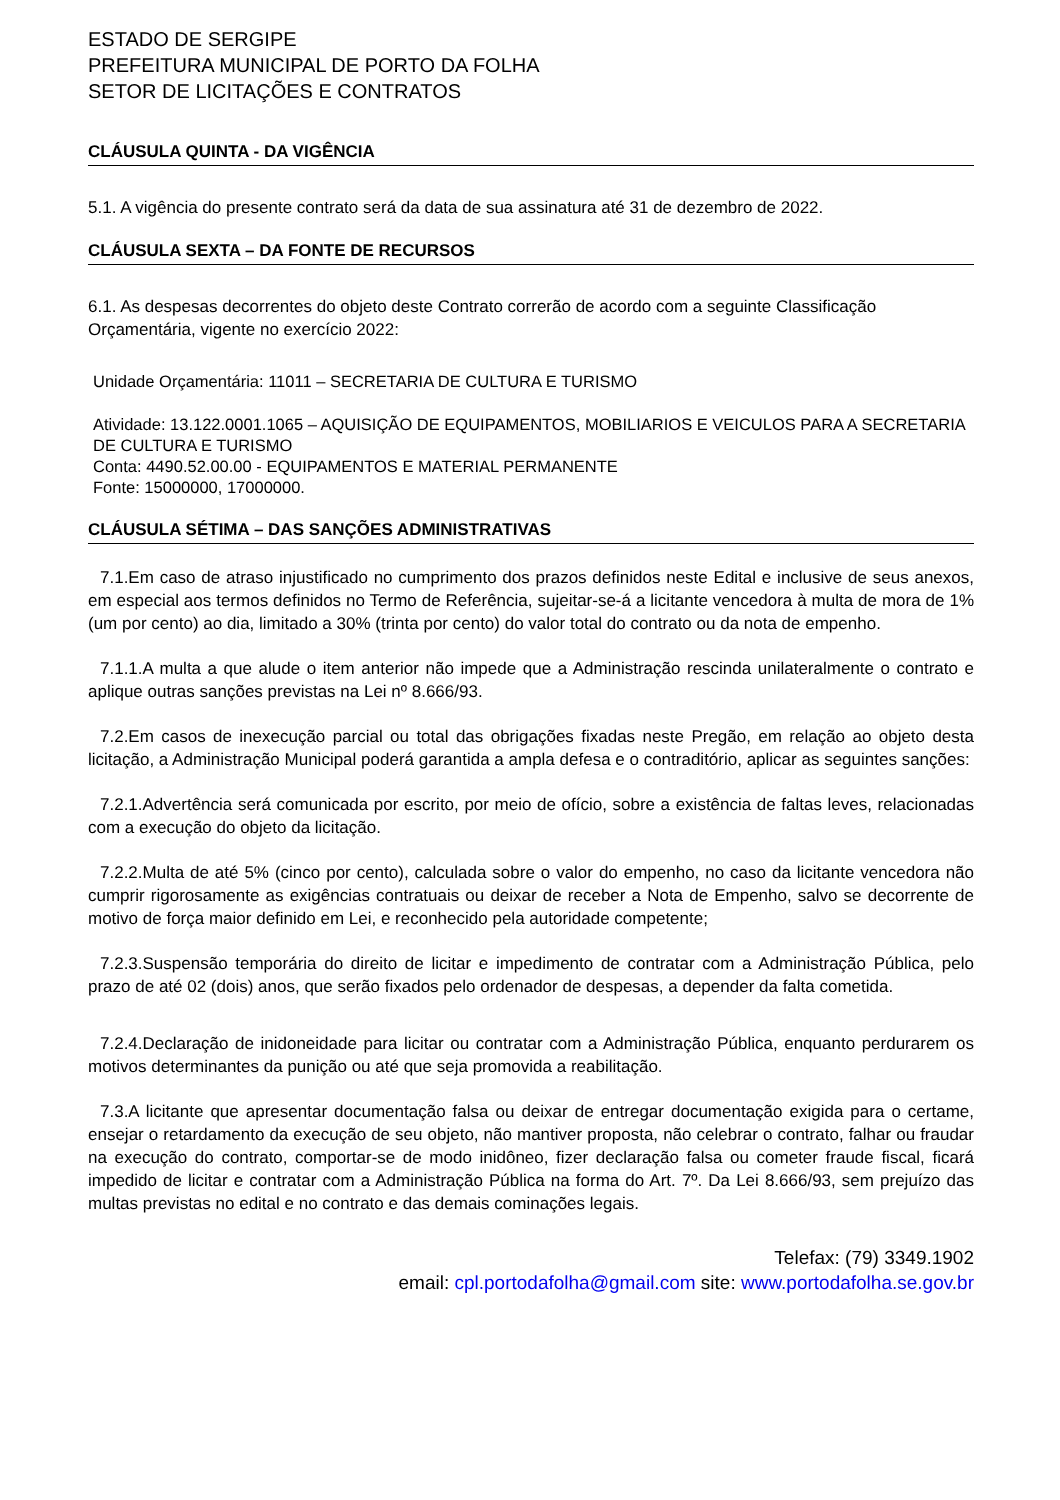ESTADO DE SERGIPE
PREFEITURA MUNICIPAL DE PORTO DA FOLHA
SETOR DE LICITAÇÕES E CONTRATOS
CLÁUSULA QUINTA - DA VIGÊNCIA
5.1. A vigência do presente contrato será da data de sua assinatura até 31 de dezembro de 2022.
CLÁUSULA SEXTA – DA FONTE DE RECURSOS
6.1. As despesas decorrentes do objeto deste Contrato correrão de acordo com a seguinte Classificação Orçamentária, vigente no exercício 2022:
Unidade Orçamentária: 11011 – SECRETARIA DE CULTURA E TURISMO
Atividade: 13.122.0001.1065 – AQUISIÇÃO DE EQUIPAMENTOS, MOBILIARIOS E VEICULOS PARA A SECRETARIA DE CULTURA E TURISMO
Conta: 4490.52.00.00 - EQUIPAMENTOS E MATERIAL PERMANENTE
Fonte: 15000000, 17000000.
CLÁUSULA SÉTIMA – DAS SANÇÕES ADMINISTRATIVAS
7.1.Em caso de atraso injustificado no cumprimento dos prazos definidos neste Edital e inclusive de seus anexos, em especial aos termos definidos no Termo de Referência, sujeitar-se-á a licitante vencedora à multa de mora de 1% (um por cento) ao dia, limitado a 30% (trinta por cento) do valor total do contrato ou da nota de empenho.
7.1.1.A multa a que alude o item anterior não impede que a Administração rescinda unilateralmente o contrato e aplique outras sanções previstas na Lei nº 8.666/93.
7.2.Em casos de inexecução parcial ou total das obrigações fixadas neste Pregão, em relação ao objeto desta licitação, a Administração Municipal poderá garantida a ampla defesa e o contraditório, aplicar as seguintes sanções:
7.2.1.Advertência será comunicada por escrito, por meio de ofício, sobre a existência de faltas leves, relacionadas com a execução do objeto da licitação.
7.2.2.Multa de até 5% (cinco por cento), calculada sobre o valor do empenho, no caso da licitante vencedora não cumprir rigorosamente as exigências contratuais ou deixar de receber a Nota de Empenho, salvo se decorrente de motivo de força maior definido em Lei, e reconhecido pela autoridade competente;
7.2.3.Suspensão temporária do direito de licitar e impedimento de contratar com a Administração Pública, pelo prazo de até 02 (dois) anos, que serão fixados pelo ordenador de despesas, a depender da falta cometida.
7.2.4.Declaração de inidoneidade para licitar ou contratar com a Administração Pública, enquanto perdurarem os motivos determinantes da punição ou até que seja promovida a reabilitação.
7.3.A licitante que apresentar documentação falsa ou deixar de entregar documentação exigida para o certame, ensejar o retardamento da execução de seu objeto, não mantiver proposta, não celebrar o contrato, falhar ou fraudar na execução do contrato, comportar-se de modo inidôneo, fizer declaração falsa ou cometer fraude fiscal, ficará impedido de licitar e contratar com a Administração Pública na forma do Art. 7º. Da Lei 8.666/93, sem prejuízo das multas previstas no edital e no contrato e das demais cominações legais.
Telefax: (79) 3349.1902
email: cpl.portodafolha@gmail.com site: www.portodafolha.se.gov.br